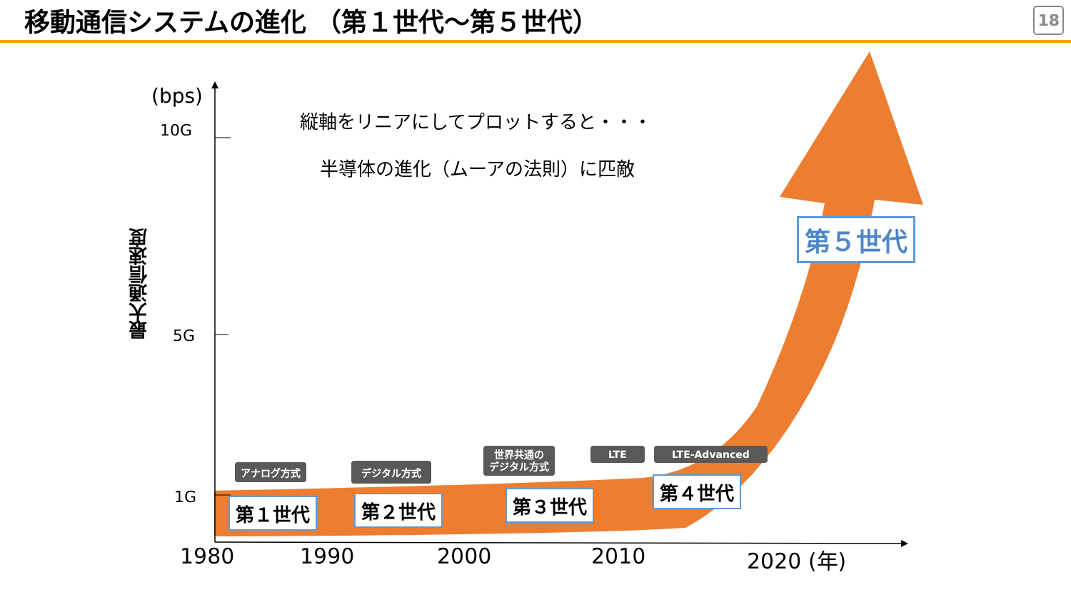移動通信システムの進化 （第１世代～第５世代）
18
(bps)
10G
5G
1G
最大通信速度
縦軸をリニアにしてプロットすると・・・
半導体の進化（ムーアの法則）に匹敵
アナログ方式 デジタル方式
世界共通の
デジタル方式
LTE LTE-Advanced
第１世代 第２世代 第３世代
第４世代
第５世代
1980 1990 2000 2010 2020 (年)